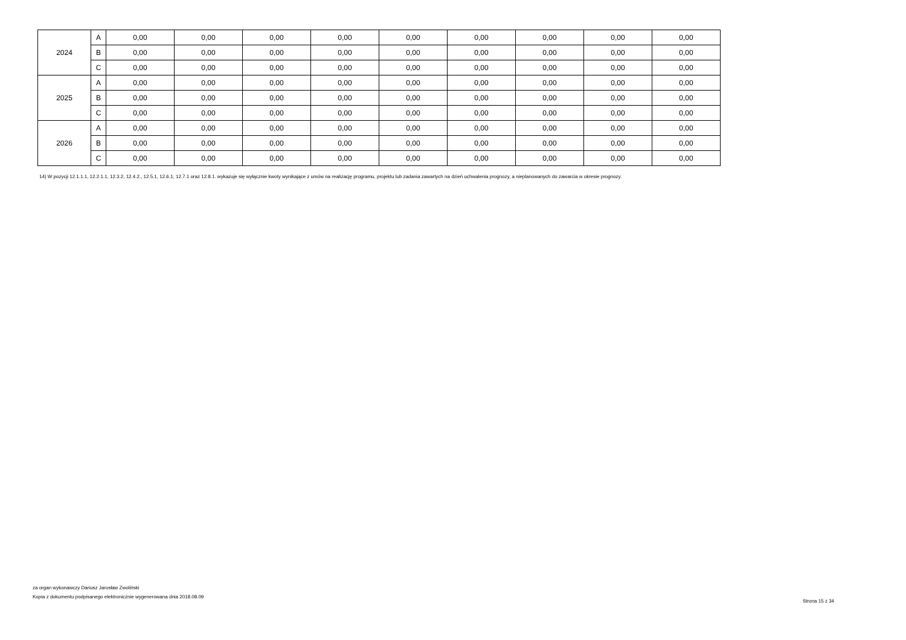| 2024 | A | 0,00 | 0,00 | 0,00 | 0,00 | 0,00 | 0,00 | 0,00 | 0,00 | 0,00 |
| | B | 0,00 | 0,00 | 0,00 | 0,00 | 0,00 | 0,00 | 0,00 | 0,00 | 0,00 |
| | C | 0,00 | 0,00 | 0,00 | 0,00 | 0,00 | 0,00 | 0,00 | 0,00 | 0,00 |
| 2025 | A | 0,00 | 0,00 | 0,00 | 0,00 | 0,00 | 0,00 | 0,00 | 0,00 | 0,00 |
| | B | 0,00 | 0,00 | 0,00 | 0,00 | 0,00 | 0,00 | 0,00 | 0,00 | 0,00 |
| | C | 0,00 | 0,00 | 0,00 | 0,00 | 0,00 | 0,00 | 0,00 | 0,00 | 0,00 |
| 2026 | A | 0,00 | 0,00 | 0,00 | 0,00 | 0,00 | 0,00 | 0,00 | 0,00 | 0,00 |
| | B | 0,00 | 0,00 | 0,00 | 0,00 | 0,00 | 0,00 | 0,00 | 0,00 | 0,00 |
| | C | 0,00 | 0,00 | 0,00 | 0,00 | 0,00 | 0,00 | 0,00 | 0,00 | 0,00 |
14) W pozycji 12.1.1.1, 12.2.1.1, 12.3.2, 12.4.2., 12.5.1, 12.6.1, 12.7.1 oraz 12.8.1. wykazuje się wyłącznie kwoty wynikające z umów na realizację programu, projektu lub zadania zawartych na dzień uchwalenia prognozy, a nieplanowanych do zawarcia w okresie prognozy.
za organ wykonawczy Dariusz Jarosław Zwoliński
Kopia z dokumentu podpisanego elektronicznie wygenerowana dnia 2018.08.09
Strona 15 z 34